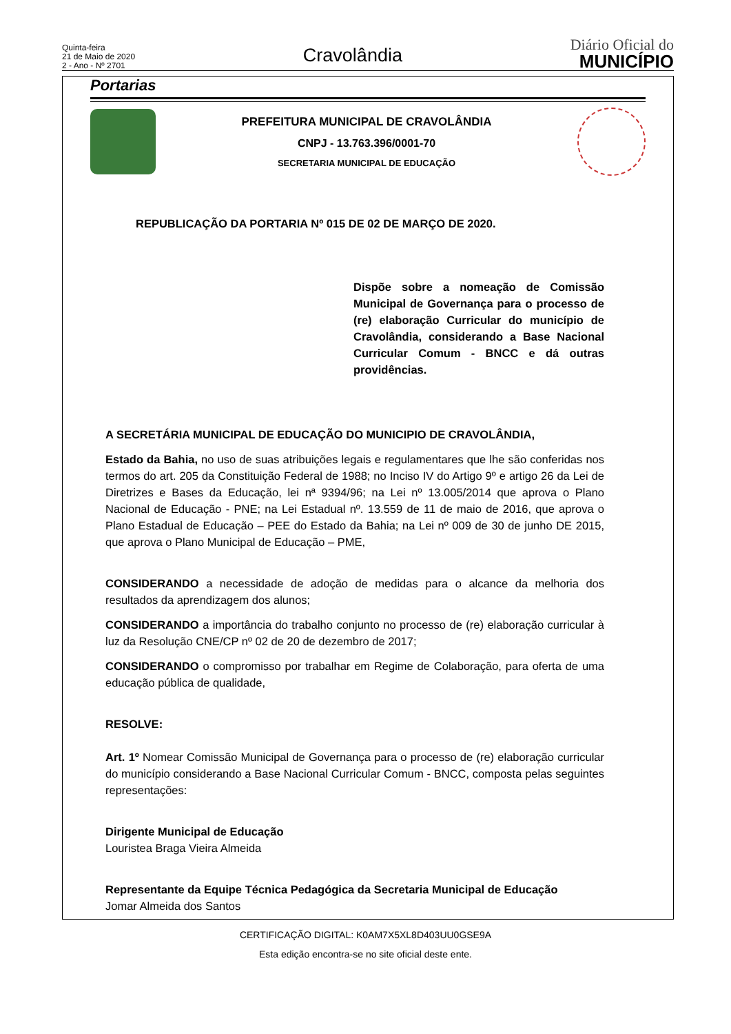Quinta-feira
21 de Maio de 2020
2 - Ano - Nº 2701
Cravolândia
Diário Oficial do
MUNICÍPIO
Portarias
PREFEITURA MUNICIPAL DE CRAVOLÂNDIA
CNPJ - 13.763.396/0001-70
SECRETARIA MUNICIPAL DE EDUCAÇÃO
REPUBLICAÇÃO DA PORTARIA Nº 015 DE 02 DE MARÇO DE 2020.
Dispõe sobre a nomeação de Comissão Municipal de Governança para o processo de (re) elaboração Curricular do município de Cravolândia, considerando a Base Nacional Curricular Comum - BNCC e dá outras providências.
A SECRETÁRIA MUNICIPAL DE EDUCAÇÃO DO MUNICIPIO DE CRAVOLÂNDIA,
Estado da Bahia, no uso de suas atribuições legais e regulamentares que lhe são conferidas nos termos do art. 205 da Constituição Federal de 1988; no Inciso IV do Artigo 9º e artigo 26 da Lei de Diretrizes e Bases da Educação, lei nª 9394/96; na Lei nº 13.005/2014 que aprova o Plano Nacional de Educação - PNE; na Lei Estadual nº. 13.559 de 11 de maio de 2016, que aprova o Plano Estadual de Educação – PEE do Estado da Bahia; na Lei nº 009 de 30 de junho DE 2015, que aprova o Plano Municipal de Educação – PME,
CONSIDERANDO a necessidade de adoção de medidas para o alcance da melhoria dos resultados da aprendizagem dos alunos;
CONSIDERANDO a importância do trabalho conjunto no processo de (re) elaboração curricular à luz da Resolução CNE/CP nº 02 de 20 de dezembro de 2017;
CONSIDERANDO o compromisso por trabalhar em Regime de Colaboração, para oferta de uma educação pública de qualidade,
RESOLVE:
Art. 1º Nomear Comissão Municipal de Governança para o processo de (re) elaboração curricular do município considerando a Base Nacional Curricular Comum - BNCC, composta pelas seguintes representações:
Dirigente Municipal de Educação
Louristea Braga Vieira Almeida
Representante da Equipe Técnica Pedagógica da Secretaria Municipal de Educação
Jomar Almeida dos Santos
CERTIFICAÇÃO DIGITAL: K0AM7X5XL8D403UU0GSE9A
Esta edição encontra-se no site oficial deste ente.